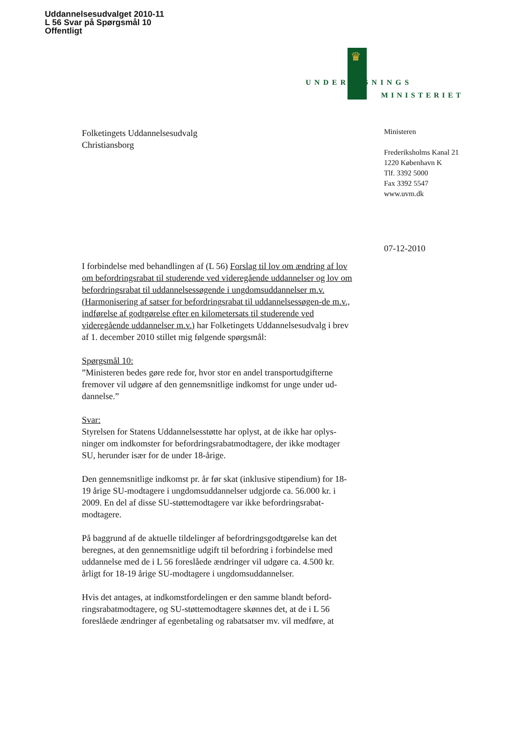Uddannelsesudvalget 2010-11
L 56 Svar på Spørgsmål 10
Offentligt
♛
UNDERVISNINGS
MINISTERIET
Ministeren
Frederiksholms Kanal 21
1220 København K
Tlf. 3392 5000
Fax 3392 5547
www.uvm.dk
07-12-2010
Folketingets Uddannelsesudvalg
Christiansborg
I forbindelse med behandlingen af (L 56) Forslag til lov om ændring af lov om befordringsrabat til studerende ved videregående uddannelser og lov om befordringsrabat til uddannelsessøgende i ungdomsuddannelser m.v. (Harmonisering af satser for befordringsrabat til uddannelsessøgen-de m.v., indførelse af godtgørelse efter en kilometersats til studerende ved videregående uddannelser m.v.) har Folketingets Uddannelsesudvalg i brev af 1. december 2010 stillet mig følgende spørgsmål:
Spørgsmål 10:
”Ministeren bedes gøre rede for, hvor stor en andel transportudgifterne fremover vil udgøre af den gennemsnitlige indkomst for unge under ud-dannelse.”
Svar:
Styrelsen for Statens Uddannelsesstøtte har oplyst, at de ikke har oplys-ninger om indkomster for befordringsrabatmodtagere, der ikke modtager SU, herunder især for de under 18-årige.
Den gennemsnitlige indkomst pr. år før skat (inklusive stipendium) for 18-19 årige SU-modtagere i ungdomsuddannelser udgjorde ca. 56.000 kr. i 2009. En del af disse SU-støttemodtagere var ikke befordringsrabat-modtagere.
På baggrund af de aktuelle tildelinger af befordringsgodtgørelse kan det beregnes, at den gennemsnitlige udgift til befordring i forbindelse med uddannelse med de i L 56 foreslåede ændringer vil udgøre ca. 4.500 kr. årligt for 18-19 årige SU-modtagere i ungdomsuddannelser.
Hvis det antages, at indkomstfordelingen er den samme blandt beford-ringsrabatmodtagere, og SU-støttemodtagere skønnes det, at de i L 56 foreslåede ændringer af egenbetaling og rabatsatser mv. vil medføre, at